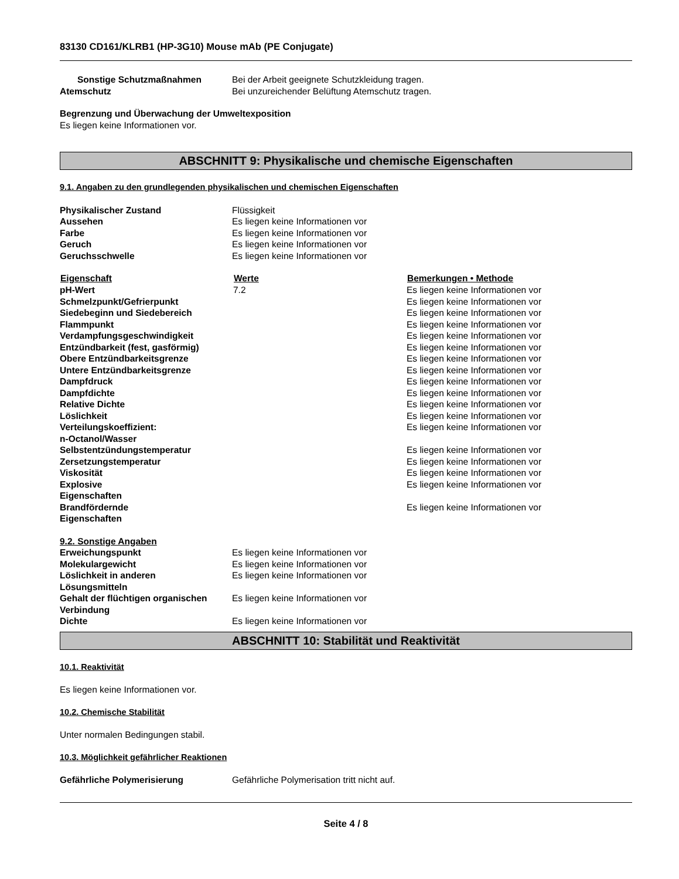83130 CD161/KLRB1 (HP-3G10) Mouse mAb (PE Conjugate)
| Sonstige Schutzmaßnahmen | Bei der Arbeit geeignete Schutzkleidung tragen. |
| Atemschutz | Bei unzureichender Belüftung Atemschutz tragen. |
Begrenzung und Überwachung der Umweltexposition
Es liegen keine Informationen vor.
ABSCHNITT 9: Physikalische und chemische Eigenschaften
9.1. Angaben zu den grundlegenden physikalischen und chemischen Eigenschaften
| Physikalischer Zustand | Flüssigkeit |
| Aussehen | Es liegen keine Informationen vor |
| Farbe | Es liegen keine Informationen vor |
| Geruch | Es liegen keine Informationen vor |
| Geruchsschwelle | Es liegen keine Informationen vor |
| Eigenschaft | Werte | Bemerkungen • Methode |
| --- | --- | --- |
| pH-Wert | 7.2 | Es liegen keine Informationen vor |
| Schmelzpunkt/Gefrierpunkt | | Es liegen keine Informationen vor |
| Siedebeginn und Siedebereich | | Es liegen keine Informationen vor |
| Flammpunkt | | Es liegen keine Informationen vor |
| Verdampfungsgeschwindigkeit | | Es liegen keine Informationen vor |
| Entzündbarkeit (fest, gasförmig) | | Es liegen keine Informationen vor |
| Obere Entzündbarkeitsgrenze | | Es liegen keine Informationen vor |
| Untere Entzündbarkeitsgrenze | | Es liegen keine Informationen vor |
| Dampfdruck | | Es liegen keine Informationen vor |
| Dampfdichte | | Es liegen keine Informationen vor |
| Relative Dichte | | Es liegen keine Informationen vor |
| Löslichkeit | | Es liegen keine Informationen vor |
| Verteilungskoeffizient: n-Octanol/Wasser | | Es liegen keine Informationen vor |
| Selbstentzündungstemperatur | | Es liegen keine Informationen vor |
| Zersetzungstemperatur | | Es liegen keine Informationen vor |
| Viskosität | | Es liegen keine Informationen vor |
| Explosive Eigenschaften | | Es liegen keine Informationen vor |
| Brandfördernde Eigenschaften | | Es liegen keine Informationen vor |
9.2. Sonstige Angaben
| Erweichungspunkt | Es liegen keine Informationen vor |
| Molekulargewicht | Es liegen keine Informationen vor |
| Löslichkeit in anderen Lösungsmitteln | Es liegen keine Informationen vor |
| Gehalt der flüchtigen organischen Verbindung | Es liegen keine Informationen vor |
| Dichte | Es liegen keine Informationen vor |
ABSCHNITT 10: Stabilität und Reaktivität
10.1. Reaktivität
Es liegen keine Informationen vor.
10.2. Chemische Stabilität
Unter normalen Bedingungen stabil.
10.3. Möglichkeit gefährlicher Reaktionen
| Gefährliche Polymerisierung | Gefährliche Polymerisation tritt nicht auf. |
Seite 4 / 8